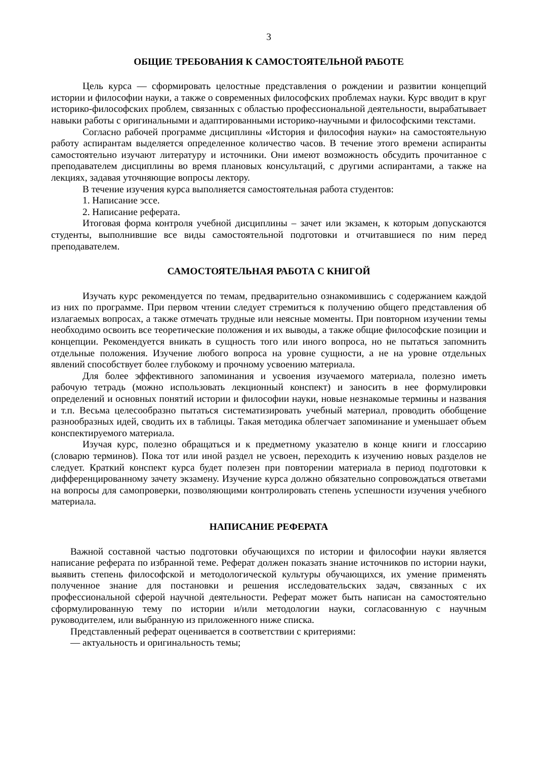3
ОБЩИЕ ТРЕБОВАНИЯ К САМОСТОЯТЕЛЬНОЙ РАБОТЕ
Цель курса — сформировать целостные представления о рождении и развитии концепций истории и философии науки, а также о современных философских проблемах науки. Курс вводит в круг историко-философских проблем, связанных с областью профессиональной деятельности, вырабатывает навыки работы с оригинальными и адаптированными историко-научными и философскими текстами.
Согласно рабочей программе дисциплины «История и философия науки» на самостоятельную работу аспирантам выделяется определенное количество часов. В течение этого времени аспиранты самостоятельно изучают литературу и источники. Они имеют возможность обсудить прочитанное с преподавателем дисциплины во время плановых консультаций, с другими аспирантами, а также на лекциях, задавая уточняющие вопросы лектору.
В течение изучения курса выполняется самостоятельная работа студентов:
1. Написание эссе.
2. Написание реферата.
Итоговая форма контроля учебной дисциплины – зачет или экзамен, к которым допускаются студенты, выполнившие все виды самостоятельной подготовки и отчитавшиеся по ним перед преподавателем.
САМОСТОЯТЕЛЬНАЯ РАБОТА С КНИГОЙ
Изучать курс рекомендуется по темам, предварительно ознакомившись с содержанием каждой из них по программе. При первом чтении следует стремиться к получению общего представления об излагаемых вопросах, а также отмечать трудные или неясные моменты. При повторном изучении темы необходимо освоить все теоретические положения и их выводы, а также общие философские позиции и концепции. Рекомендуется вникать в сущность того или иного вопроса, но не пытаться запомнить отдельные положения. Изучение любого вопроса на уровне сущности, а не на уровне отдельных явлений способствует более глубокому и прочному усвоению материала.
Для более эффективного запоминания и усвоения изучаемого материала, полезно иметь рабочую тетрадь (можно использовать лекционный конспект) и заносить в нее формулировки определений и основных понятий истории и философии науки, новые незнакомые термины и названия и т.п. Весьма целесообразно пытаться систематизировать учебный материал, проводить обобщение разнообразных идей, сводить их в таблицы. Такая методика облегчает запоминание и уменьшает объем конспектируемого материала.
Изучая курс, полезно обращаться и к предметному указателю в конце книги и глоссарию (словарю терминов). Пока тот или иной раздел не усвоен, переходить к изучению новых разделов не следует. Краткий конспект курса будет полезен при повторении материала в период подготовки к дифференцированному зачету экзамену. Изучение курса должно обязательно сопровождаться ответами на вопросы для самопроверки, позволяющими контролировать степень успешности изучения учебного материала.
НАПИСАНИЕ РЕФЕРАТА
Важной составной частью подготовки обучающихся по истории и философии науки является написание реферата по избранной теме. Реферат должен показать знание источников по истории науки, выявить степень философской и методологической культуры обучающихся, их умение применять полученное знание для постановки и решения исследовательских задач, связанных с их профессиональной сферой научной деятельности. Реферат может быть написан на самостоятельно сформулированную тему по истории и/или методологии науки, согласованную с научным руководителем, или выбранную из приложенного ниже списка.
Представленный реферат оценивается в соответствии с критериями:
— актуальность и оригинальность темы;